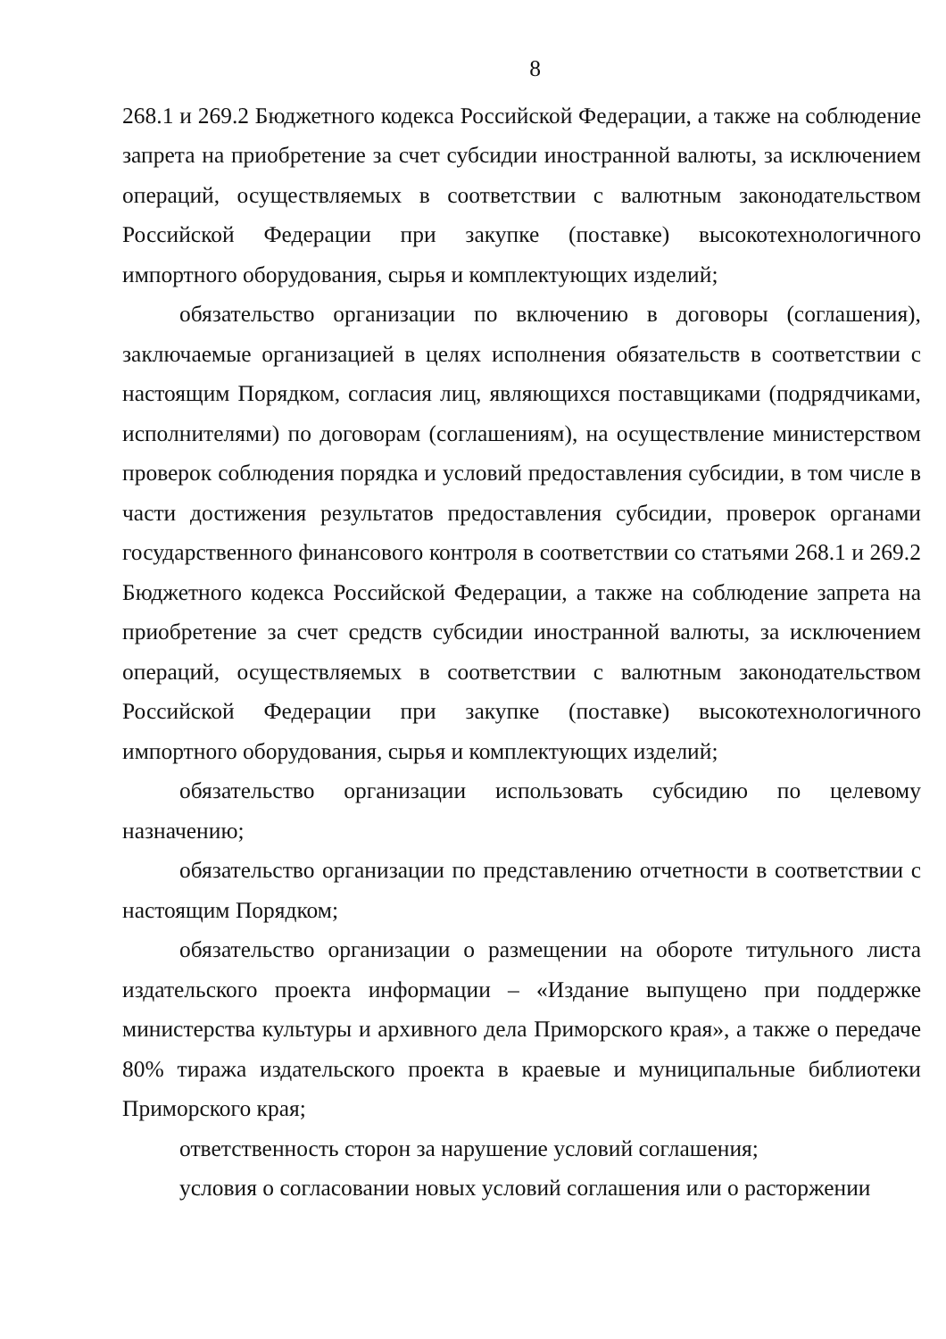8
268.1 и 269.2 Бюджетного кодекса Российской Федерации, а также на соблюдение запрета на приобретение за счет субсидии иностранной валюты, за исключением операций, осуществляемых в соответствии с валютным законодательством Российской Федерации при закупке (поставке) высокотехнологичного импортного оборудования, сырья и комплектующих изделий;
обязательство организации по включению в договоры (соглашения), заключаемые организацией в целях исполнения обязательств в соответствии с настоящим Порядком, согласия лиц, являющихся поставщиками (подрядчиками, исполнителями) по договорам (соглашениям), на осуществление министерством проверок соблюдения порядка и условий предоставления субсидии, в том числе в части достижения результатов предоставления субсидии, проверок органами государственного финансового контроля в соответствии со статьями 268.1 и 269.2 Бюджетного кодекса Российской Федерации, а также на соблюдение запрета на приобретение за счет средств субсидии иностранной валюты, за исключением операций, осуществляемых в соответствии с валютным законодательством Российской Федерации при закупке (поставке) высокотехнологичного импортного оборудования, сырья и комплектующих изделий;
обязательство организации использовать субсидию по целевому назначению;
обязательство организации по представлению отчетности в соответствии с настоящим Порядком;
обязательство организации о размещении на обороте титульного листа издательского проекта информации – «Издание выпущено при поддержке министерства культуры и архивного дела Приморского края», а также о передаче 80% тиража издательского проекта в краевые и муниципальные библиотеки Приморского края;
ответственность сторон за нарушение условий соглашения;
условия о согласовании новых условий соглашения или о расторжении